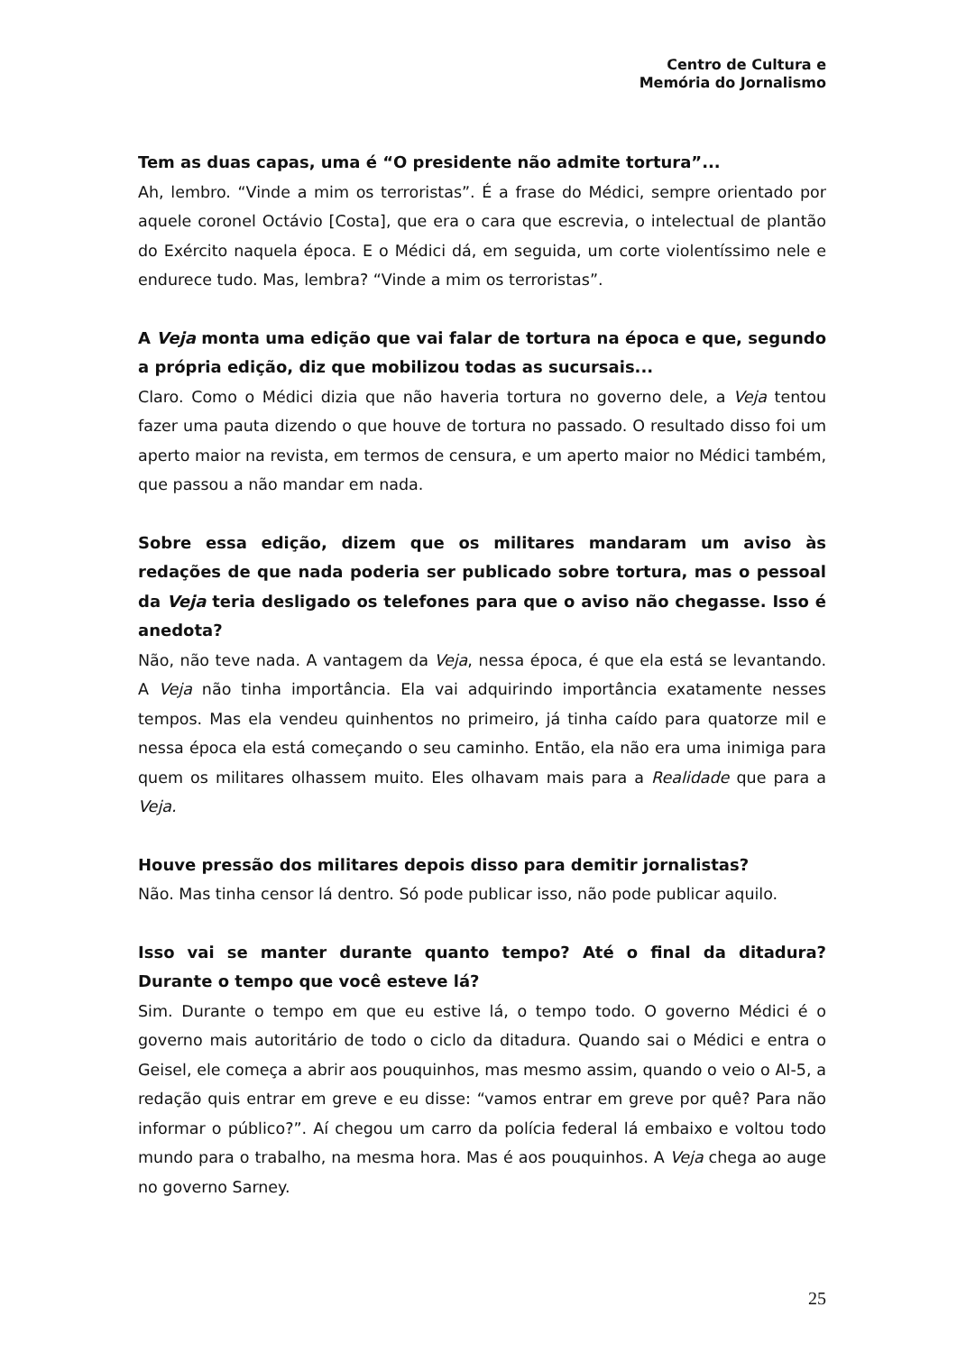Centro de Cultura e
Memória do Jornalismo
Tem as duas capas, uma é “O presidente não admite tortura”...
Ah, lembro. “Vinde a mim os terroristas”. É a frase do Médici, sempre orientado por aquele coronel Octávio [Costa], que era o cara que escrevia, o intelectual de plantão do Exército naquela época. E o Médici dá, em seguida, um corte violentíssimo nele e endurece tudo. Mas, lembra? “Vinde a mim os terroristas”.
A Veja monta uma edição que vai falar de tortura na época e que, segundo a própria edição, diz que mobilizou todas as sucursais...
Claro. Como o Médici dizia que não haveria tortura no governo dele, a Veja tentou fazer uma pauta dizendo o que houve de tortura no passado. O resultado disso foi um aperto maior na revista, em termos de censura, e um aperto maior no Médici também, que passou a não mandar em nada.
Sobre essa edição, dizem que os militares mandaram um aviso às redações de que nada poderia ser publicado sobre tortura, mas o pessoal da Veja teria desligado os telefones para que o aviso não chegasse. Isso é anedota?
Não, não teve nada. A vantagem da Veja, nessa época, é que ela está se levantando. A Veja não tinha importância. Ela vai adquirindo importância exatamente nesses tempos. Mas ela vendeu quinhentos no primeiro, já tinha caído para quatorze mil e nessa época ela está começando o seu caminho. Então, ela não era uma inimiga para quem os militares olhassem muito. Eles olhavam mais para a Realidade que para a Veja.
Houve pressão dos militares depois disso para demitir jornalistas?
Não. Mas tinha censor lá dentro. Só pode publicar isso, não pode publicar aquilo.
Isso vai se manter durante quanto tempo? Até o final da ditadura? Durante o tempo que você esteve lá?
Sim. Durante o tempo em que eu estive lá, o tempo todo. O governo Médici é o governo mais autoritário de todo o ciclo da ditadura. Quando sai o Médici e entra o Geisel, ele começa a abrir aos pouquinhos, mas mesmo assim, quando o veio o AI-5, a redação quis entrar em greve e eu disse: “vamos entrar em greve por quê? Para não informar o público?”. Aí chegou um carro da polícia federal lá embaixo e voltou todo mundo para o trabalho, na mesma hora. Mas é aos pouquinhos. A Veja chega ao auge no governo Sarney.
25